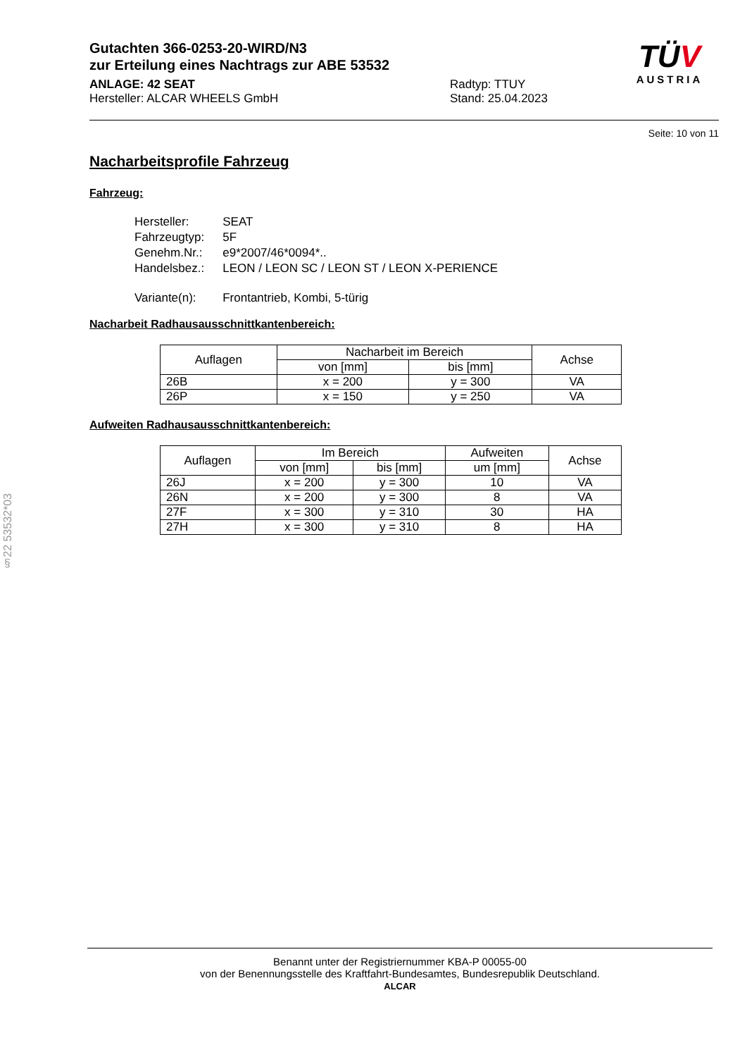Gutachten 366-0253-20-WIRD/N3
zur Erteilung eines Nachtrags zur ABE 53532
ANLAGE: 42 SEAT
Hersteller: ALCAR WHEELS GmbH
Radtyp: TTUY
Stand: 25.04.2023
TÜV
AUSTRIA
Seite: 10 von 11
Nacharbeitsprofile Fahrzeug
Fahrzeug:
| Hersteller: | SEAT |
| Fahrzeugtyp: | 5F |
| Genehm.Nr.: | e9*2007/46*0094*.. |
| Handelsbez.: | LEON / LEON SC / LEON ST / LEON X-PERIENCE |
| Variante(n): | Frontantrieb, Kombi, 5-türig |
Nacharbeit Radhausausschnittkantenbereich:
| Auflagen | Nacharbeit im Bereich | | Achse |
| --- | --- | --- | --- |
| | von [mm] | bis [mm] | |
| 26B | x = 200 | y = 300 | VA |
| 26P | x = 150 | y = 250 | VA |
Aufweiten Radhausausschnittkantenbereich:
| Auflagen | Im Bereich | | Aufweiten | Achse |
| --- | --- | --- | --- | --- |
| | von [mm] | bis [mm] | um [mm] | |
| 26J | x = 200 | y = 300 | 10 | VA |
| 26N | x = 200 | y = 300 | 8 | VA |
| 27F | x = 300 | y = 310 | 30 | HA |
| 27H | x = 300 | y = 310 | 8 | HA |
§22 53532*03
Benannt unter der Registriernummer KBA-P 00055-00
von der Benennungsstelle des Kraftfahrt-Bundesamtes, Bundesrepublik Deutschland.
ALCAR